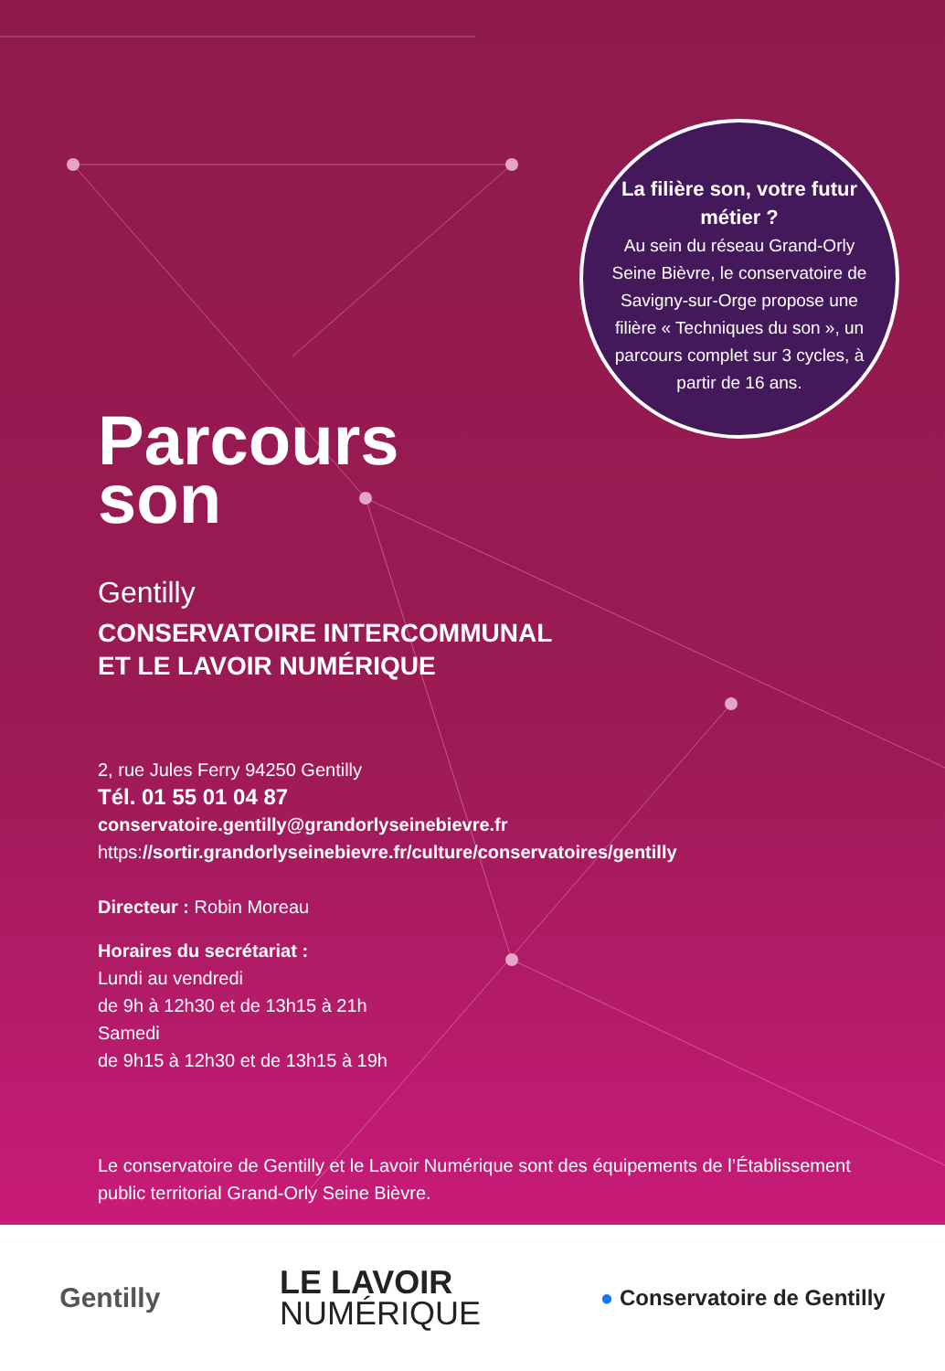La filière son, votre futur métier ?
Au sein du réseau Grand-Orly Seine Bièvre, le conservatoire de Savigny-sur-Orge propose une filière « Techniques du son », un parcours complet sur 3 cycles, à partir de 16 ans.
Parcours
son
Gentilly
CONSERVATOIRE INTERCOMMUNAL
ET LE LAVOIR NUMÉRIQUE
2, rue Jules Ferry 94250 Gentilly
Tél. 01 55 01 04 87
conservatoire.gentilly@grandorlyseinebievre.fr
https://sortir.grandorlyseinebievre.fr/culture/conservatoires/gentilly
Directeur : Robin Moreau
Horaires du secrétariat :
Lundi au vendredi
de 9h à 12h30 et de 13h15 à 21h
Samedi
de 9h15 à 12h30 et de 13h15 à 19h
Le conservatoire de Gentilly et le Lavoir Numérique sont des équipements de l’Établissement
public territorial Grand-Orly Seine Bièvre.
Gentilly
LE LAVOIR
NUMÉRIQUE
● Conservatoire de Gentilly